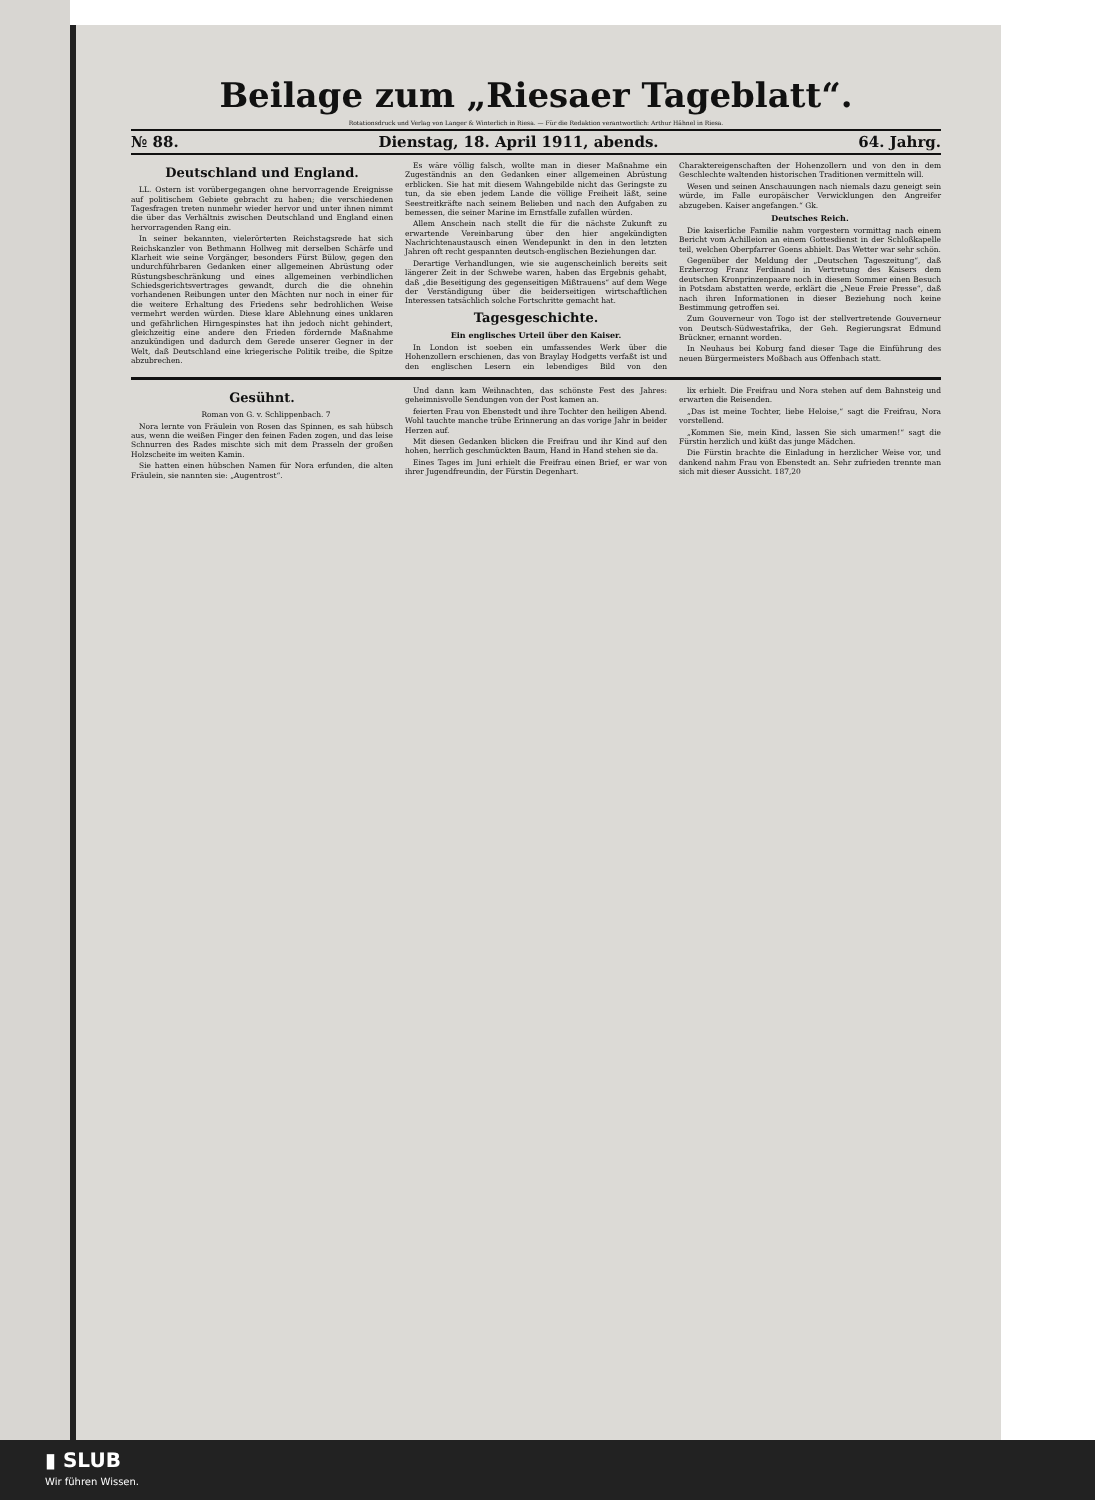Beilage zum „Riesaer Tageblatt“.
Rotationsdruck und Verlag von Langer & Winterlich in Riesa. — Für die Redaktion verantwortlich: Arthur Hähnel in Riesa.
№ 88. Dienstag, 18. April 1911, abends. 64. Jahrg.
Deutschland und England.
LL. Ostern ist vorübergegangen ohne hervorragende Ereignisse auf politischem Gebiete gebracht zu haben; die verschiedenen Tagesfragen treten nunmehr wieder hervor und unter ihnen nimmt die über das Verhältnis zwischen Deutschland und England einen hervorragenden Rang ein.
In seiner bekannten, vielerörterten Reichstagsrede hat sich Reichskanzler von Bethmann Hollweg mit derselben Schärfe und Klarheit wie seine Vorgänger, besonders Fürst Bülow, gegen den undurchführbaren Gedanken einer allgemeinen Abrüstung oder Rüstungsbeschränkung und eines allgemeinen verbindlichen Schiedsgerichtsvertrages gewandt, durch die die ohnehin vorhandenen Reibungen unter den Mächten nur noch in einer für die weitere Erhaltung des Friedens sehr bedrohlichen Weise vermehrt werden würden. Diese klare Ablehnung eines unklaren und gefährlichen Hirngespinstes hat ihn jedoch nicht gehindert, gleichzeitig eine andere den Frieden fördernde Maßnahme anzukündigen und dadurch dem Gerede unserer Gegner in der Welt, daß Deutschland eine kriegerische Politik treibe, die Spitze abzubrechen.
Es wäre völlig falsch, wollte man in dieser Maßnahme ein Zugeständnis an den Gedanken einer allgemeinen Abrüstung erblicken. Sie hat mit diesem Wahngebilde nicht das Geringste zu tun, da sie eben jedem Lande die völlige Freiheit läßt, seine Seestreitkräfte nach seinem Belieben und nach den Aufgaben zu bemessen, die seiner Marine im Ernstfalle zufallen würden.
Allem Anschein nach stellt die für die nächste Zukunft zu erwartende Vereinbarung über den hier angekündigten Nachrichtenaustausch einen Wendepunkt in den in den letzten Jahren oft recht gespannten deutsch-englischen Beziehungen dar.
Derartige Verhandlungen, wie sie augenscheinlich bereits seit längerer Zeit in der Schwebe waren, haben das Ergebnis gehabt, daß „die Beseitigung des gegenseitigen Mißtrauens“ auf dem Wege der Verständigung über die beiderseitigen wirtschaftlichen Interessen tatsächlich solche Fortschritte gemacht hat.
Tagesgeschichte.
Ein englisches Urteil über den Kaiser.
In London ist soeben ein umfassendes Werk über die Hohenzollern erschienen, das von Braylay Hodgetts verfaßt ist und den englischen Lesern ein lebendiges Bild von den Charaktereigenschaften der Hohenzollern und von den in dem Geschlechte waltenden historischen Traditionen vermitteln will.
Wesen und seinen Anschauungen nach niemals dazu geneigt sein würde, im Falle europäischer Verwicklungen den Angreifer abzugeben. Kaiser angefangen.“ Gk.
Deutsches Reich.
Die kaiserliche Familie nahm vorgestern vormittag nach einem Bericht vom Achilleion an einem Gottesdienst in der Schloßkapelle teil, welchen Oberpfarrer Goens abhielt. Das Wetter war sehr schön.
Gegenüber der Meldung der „Deutschen Tageszeitung“, daß Erzherzog Franz Ferdinand in Vertretung des Kaisers dem deutschen Kronprinzenpaare noch in diesem Sommer einen Besuch in Potsdam abstatten werde, erklärt die „Neue Freie Presse“, daß nach ihren Informationen in dieser Beziehung noch keine Bestimmung getroffen sei.
Zum Gouverneur von Togo ist der stellvertretende Gouverneur von Deutsch-Südwestafrika, der Geh. Regierungsrat Edmund Brückner, ernannt worden.
In Neuhaus bei Koburg fand dieser Tage die Einführung des neuen Bürgermeisters Moßbach aus Offenbach statt.
Gesühnt.
Roman von G. v. Schlippenbach. 7
Nora lernte von Fräulein von Rosen das Spinnen, es sah hübsch aus, wenn die weißen Finger den feinen Faden zogen, und das leise Schnurren des Rades mischte sich mit dem Prasseln der großen Holzscheite im weiten Kamin.
Sie hatten einen hübschen Namen für Nora erfunden, die alten Fräulein, sie nannten sie: „Augentrost“.
Und dann kam Weihnachten, das schönste Fest des Jahres: geheimnisvolle Sendungen von der Post kamen an.
feierten Frau von Ebenstedt und ihre Tochter den heiligen Abend. Wohl tauchte manche trübe Erinnerung an das vorige Jahr in beider Herzen auf.
Mit diesen Gedanken blicken die Freifrau und ihr Kind auf den hohen, herrlich geschmückten Baum, Hand in Hand stehen sie da.
Eines Tages im Juni erhielt die Freifrau einen Brief, er war von ihrer Jugendfreundin, der Fürstin Degenhart.
lix erhielt. Die Freifrau und Nora stehen auf dem Bahnsteig und erwarten die Reisenden.
„Das ist meine Tochter, liebe Heloise,“ sagt die Freifrau, Nora vorstellend.
„Kommen Sie, mein Kind, lassen Sie sich umarmen!“ sagt die Fürstin herzlich und küßt das junge Mädchen.
Die Fürstin brachte die Einladung in herzlicher Weise vor, und dankend nahm Frau von Ebenstedt an. Sehr zufrieden trennte man sich mit dieser Aussicht. 187,20
▮ SLUB
Wir führen Wissen.